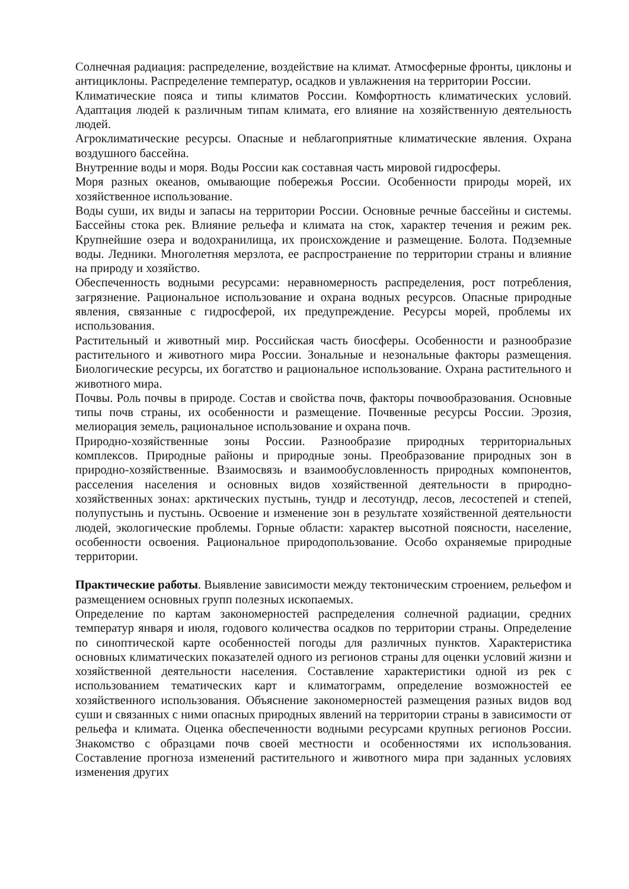Солнечная радиация: распределение, воздействие на климат. Атмосферные фронты, циклоны и антициклоны. Распределение температур, осадков и увлажнения на территории России.
Климатические пояса и типы климатов России. Комфортность климатических условий. Адаптация людей к различным типам климата, его влияние на хозяйственную деятельность людей.
Агроклиматические ресурсы. Опасные и неблагоприятные климатические явления. Охрана воздушного бассейна.
Внутренние воды и моря. Воды России как составная часть мировой гидросферы.
Моря разных океанов, омывающие побережья России. Особенности природы морей, их хозяйственное использование.
Воды суши, их виды и запасы на территории России. Основные речные бассейны и системы. Бассейны стока рек. Влияние рельефа и климата на сток, характер течения и режим рек. Крупнейшие озера и водохранилища, их происхождение и размещение. Болота. Подземные воды. Ледники. Многолетняя мерзлота, ее распространение по территории страны и влияние на природу и хозяйство.
Обеспеченность водными ресурсами: неравномерность распределения, рост потребления, загрязнение. Рациональное использование и охрана водных ресурсов. Опасные природные явления, связанные с гидросферой, их предупреждение. Ресурсы морей, проблемы их использования.
Растительный и животный мир. Российская часть биосферы. Особенности и разнообразие растительного и животного мира России. Зональные и незональные факторы размещения. Биологические ресурсы, их богатство и рациональное использование. Охрана растительного и животного мира.
Почвы. Роль почвы в природе. Состав и свойства почв, факторы почвообразования. Основные типы почв страны, их особенности и размещение. Почвенные ресурсы России. Эрозия, мелиорация земель, рациональное использование и охрана почв.
Природно-хозяйственные зоны России. Разнообразие природных территориальных комплексов. Природные районы и природные зоны. Преобразование природных зон в природно-хозяйственные. Взаимосвязь и взаимообусловленность природных компонентов, расселения населения и основных видов хозяйственной деятельности в природно-хозяйственных зонах: арктических пустынь, тундр и лесотундр, лесов, лесостепей и степей, полупустынь и пустынь. Освоение и изменение зон в результате хозяйственной деятельности людей, экологические проблемы. Горные области: характер высотной поясности, население, особенности освоения. Рациональное природопользование. Особо охраняемые природные территории.
Практические работы. Выявление зависимости между тектоническим строением, рельефом и размещением основных групп полезных ископаемых.
Определение по картам закономерностей распределения солнечной радиации, средних температур января и июля, годового количества осадков по территории страны. Определение по синоптической карте особенностей погоды для различных пунктов. Характеристика основных климатических показателей одного из регионов страны для оценки условий жизни и хозяйственной деятельности населения. Составление характеристики одной из рек с использованием тематических карт и климатограмм, определение возможностей ее хозяйственного использования. Объяснение закономерностей размещения разных видов вод суши и связанных с ними опасных природных явлений на территории страны в зависимости от рельефа и климата. Оценка обеспеченности водными ресурсами крупных регионов России. Знакомство с образцами почв своей местности и особенностями их использования. Составление прогноза изменений растительного и животного мира при заданных условиях изменения других